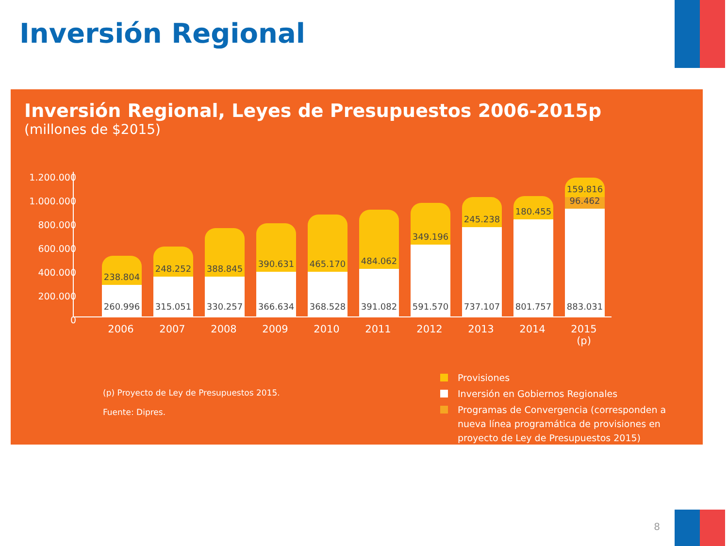Inversión Regional
Inversión Regional, Leyes de Presupuestos 2006-2015p
(millones de $2015)
1.200.000
1.000.000
800.000
600.000
400.000
200.000
0
238.804
260.996
248.252
315.051
388.845
330.257
390.631
366.634
465.170
368.528
484.062
391.082
349.196
591.570
245.238
737.107
180.455
801.757
159.816
96.462
883.031
2006 2007 2008 2009 2010 2011 2012 2013 2014 2015 (p)
(p) Proyecto de Ley de Presupuestos 2015.
Fuente: Dipres.
Provisiones
Inversión en Gobiernos Regionales
Programas de Convergencia (corresponden a nueva línea programática de provisiones en proyecto de Ley de Presupuestos 2015)
8